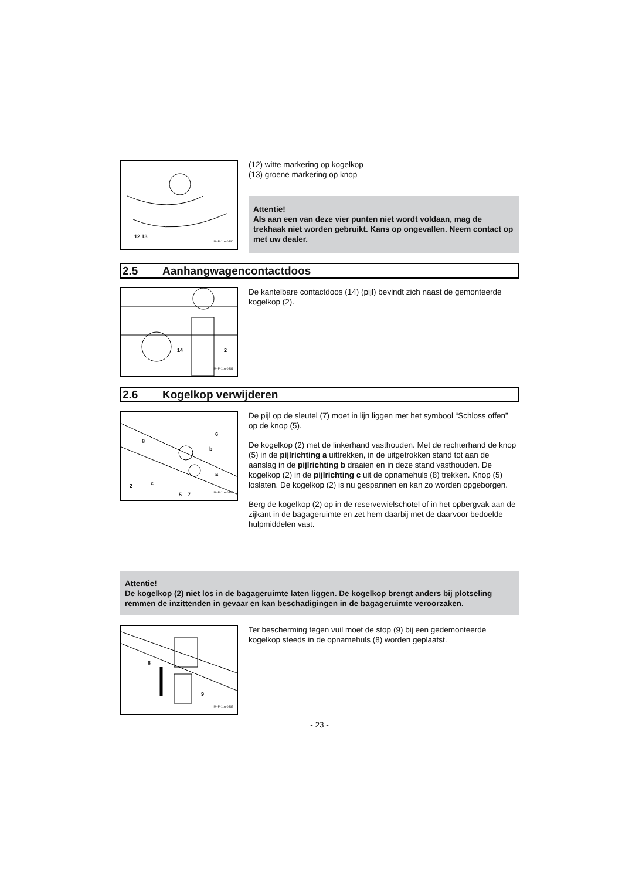12 13
M+P-11A-0360
(12) witte markering op kogelkop
(13) groene markering op knop
Attentie!
Als aan een van deze vier punten niet wordt voldaan, mag de trekhaak niet worden gebruikt. Kans op ongevallen. Neem contact op met uw dealer.
2.5 Aanhangwagencontactdoos
14 2
M+P-11A-0361
De kantelbare contactdoos (14) (pijl) bevindt zich naast de gemonteerde kogelkop (2).
2.6 Kogelkop verwijderen
6
8
b
a
2 c
5 7
M+P-11A-0362
De pijl op de sleutel (7) moet in lijn liggen met het symbool “Schloss offen” op de knop (5).
De kogelkop (2) met de linkerhand vasthouden. Met de rechterhand de knop (5) in de pijlrichting a uittrekken, in de uitgetrokken stand tot aan de aanslag in de pijlrichting b draaien en in deze stand vasthouden. De kogelkop (2) in de pijlrichting c uit de opnamehuls (8) trekken. Knop (5) loslaten. De kogelkop (2) is nu gespannen en kan zo worden opgeborgen.
Berg de kogelkop (2) op in de reservewielschotel of in het opbergvak aan de zijkant in de bagageruimte en zet hem daarbij met de daarvoor bedoelde hulpmiddelen vast.
Attentie!
De kogelkop (2) niet los in de bagageruimte laten liggen. De kogelkop brengt anders bij plotseling remmen de inzittenden in gevaar en kan beschadigingen in de bagageruimte veroorzaken.
8
9
M+P-11A-0363
Ter bescherming tegen vuil moet de stop (9) bij een gedemonteerde kogelkop steeds in de opnamehuls (8) worden geplaatst.
- 23 -